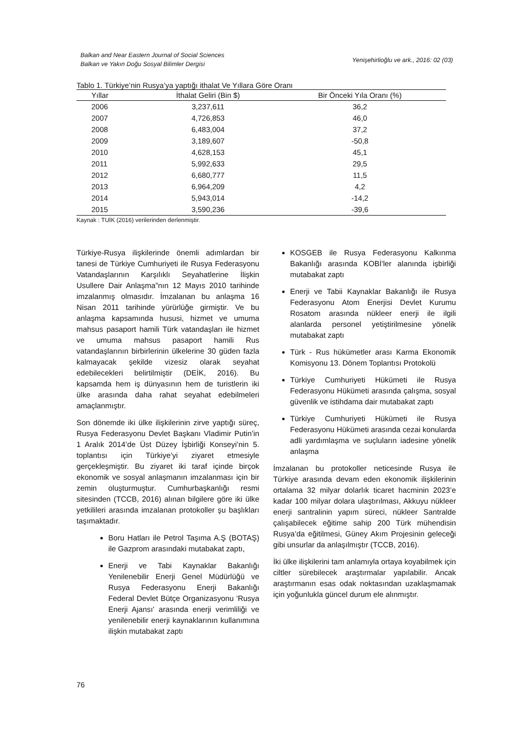Balkan and Near Eastern Journal of Social Sciences
Balkan ve Yakın Doğu Sosyal Bilimler Dergisi
Yenişehirlioğlu ve ark., 2016: 02 (03)
Tablo 1. Türkiye’nin Rusya’ya yaptığı ithalat Ve Yıllara Göre Oranı
| Yıllar | İthalat Geliri (Bin $) | Bir Önceki Yıla Oranı (%) |
| --- | --- | --- |
| 2006 | 3,237,611 | 36,2 |
| 2007 | 4,726,853 | 46,0 |
| 2008 | 6,483,004 | 37,2 |
| 2009 | 3,189,607 | -50,8 |
| 2010 | 4,628,153 | 45,1 |
| 2011 | 5,992,633 | 29,5 |
| 2012 | 6,680,777 | 11,5 |
| 2013 | 6,964,209 | 4,2 |
| 2014 | 5,943,014 | -14,2 |
| 2015 | 3,590,236 | -39,6 |
Kaynak : TUİK (2016) verilerinden derlenmiştir.
Türkiye-Rusya ilişkilerinde önemli adımlardan bir tanesi de Türkiye Cumhuriyeti ile Rusya Federasyonu Vatandaşlarının Karşılıklı Seyahatlerine İlişkin Usullere Dair Anlaşma”nın 12 Mayıs 2010 tarihinde imzalanmış olmasıdır. İmzalanan bu anlaşma 16 Nisan 2011 tarihinde yürürlüğe girmiştir. Ve bu anlaşma kapsamında hususi, hizmet ve umuma mahsus pasaport hamili Türk vatandaşları ile hizmet ve umuma mahsus pasaport hamili Rus vatandaşlarının birbirlerinin ülkelerine 30 güden fazla kalmayacak şekilde vizesiz olarak seyahat edebilecekleri belirtilmiştir (DEİK, 2016). Bu kapsamda hem iş dünyasının hem de turistlerin iki ülke arasında daha rahat seyahat edebilmeleri amaçlanmıştır.
Son dönemde iki ülke ilişkilerinin zirve yaptığı süreç, Rusya Federasyonu Devlet Başkanı Vladimir Putin’in 1 Aralık 2014’de Üst Düzey İşbirliği Konseyi’nin 5. toplantısı için Türkiye’yi ziyaret etmesiyle gerçekleşmiştir. Bu ziyaret iki taraf içinde birçok ekonomik ve sosyal anlaşmanın imzalanması için bir zemin oluşturmuştur. Cumhurbaşkanlığı resmi sitesinden (TCCB, 2016) alınan bilgilere göre iki ülke yetkilileri arasında imzalanan protokoller şu başlıkları taşımaktadır.
Boru Hatları ile Petrol Taşıma A.Ş (BOTAŞ) ile Gazprom arasındaki mutabakat zaptı,
Enerji ve Tabi Kaynaklar Bakanlığı Yenilenebilir Enerji Genel Müdürlüğü ve Rusya Federasyonu Enerji Bakanlığı Federal Devlet Bütçe Organizasyonu 'Rusya Enerji Ajansı' arasında enerji verimliliği ve yenilenebilir enerji kaynaklarının kullanımına ilişkin mutabakat zaptı
KOSGEB ile Rusya Federasyonu Kalkınma Bakanlığı arasında KOBİ'ler alanında işbirliği mutabakat zaptı
Enerji ve Tabii Kaynaklar Bakanlığı ile Rusya Federasyonu Atom Enerjisi Devlet Kurumu Rosatom arasında nükleer enerji ile ilgili alanlarda personel yetiştirilmesine yönelik mutabakat zaptı
Türk - Rus hükümetler arası Karma Ekonomik Komisyonu 13. Dönem Toplantısı Protokolü
Türkiye Cumhuriyeti Hükümeti ile Rusya Federasyonu Hükümeti arasında çalışma, sosyal güvenlik ve istihdama dair mutabakat zaptı
Türkiye Cumhuriyeti Hükümeti ile Rusya Federasyonu Hükümeti arasında cezai konularda adli yardımlaşma ve suçluların iadesine yönelik anlaşma
İmzalanan bu protokoller neticesinde Rusya ile Türkiye arasında devam eden ekonomik ilişkilerinin ortalama 32 milyar dolarlık ticaret hacminin 2023’e kadar 100 milyar dolara ulaştırılması, Akkuyu nükleer enerji santralinin yapım süreci, nükleer Santralde çalışabilecek eğitime sahip 200 Türk mühendisin Rusya’da eğitilmesi, Güney Akım Projesinin geleceği gibi unsurlar da anlaşılmıştır (TCCB, 2016).
İki ülke ilişkilerini tam anlamıyla ortaya koyabilmek için ciltler sürebilecek araştırmalar yapılabilir. Ancak araştırmanın esas odak noktasından uzaklaşmamak için yoğunlukla güncel durum ele alınmıştır.
76